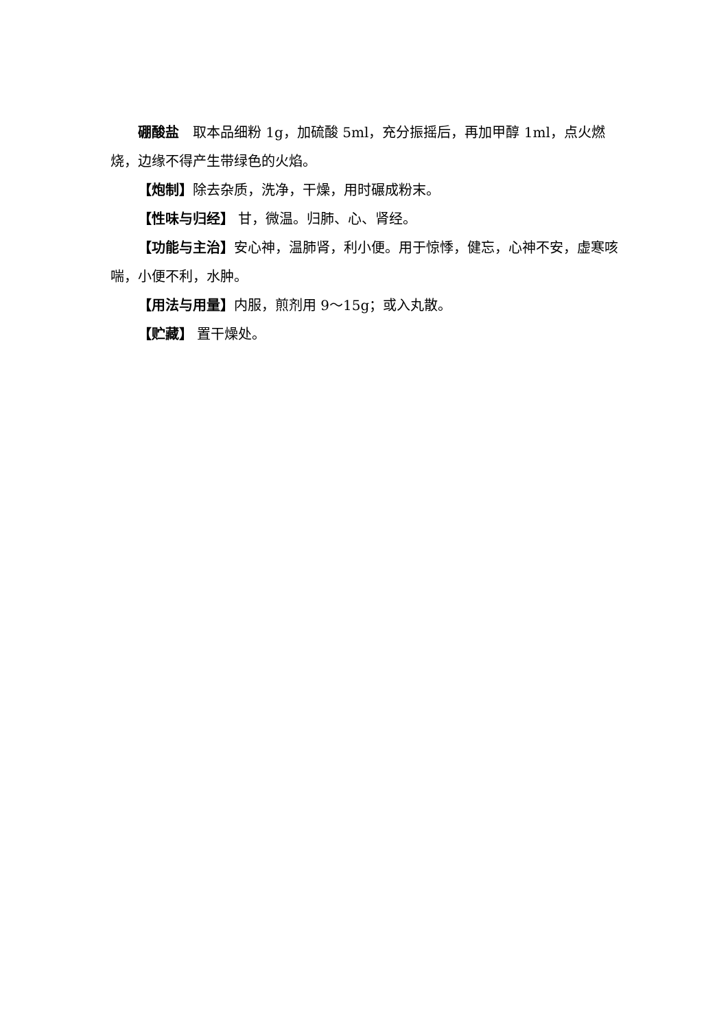硼酸盐　取本品细粉 1g，加硫酸 5ml，充分振摇后，再加甲醇 1ml，点火燃烧，边缘不得产生带绿色的火焰。
【炮制】除去杂质，洗净，干燥，用时碾成粉末。
【性味与归经】 甘，微温。归肺、心、肾经。
【功能与主治】安心神，温肺肾，利小便。用于惊悸，健忘，心神不安，虚寒咳喘，小便不利，水肿。
【用法与用量】内服，煎剂用 9～15g；或入丸散。
【贮藏】 置干燥处。